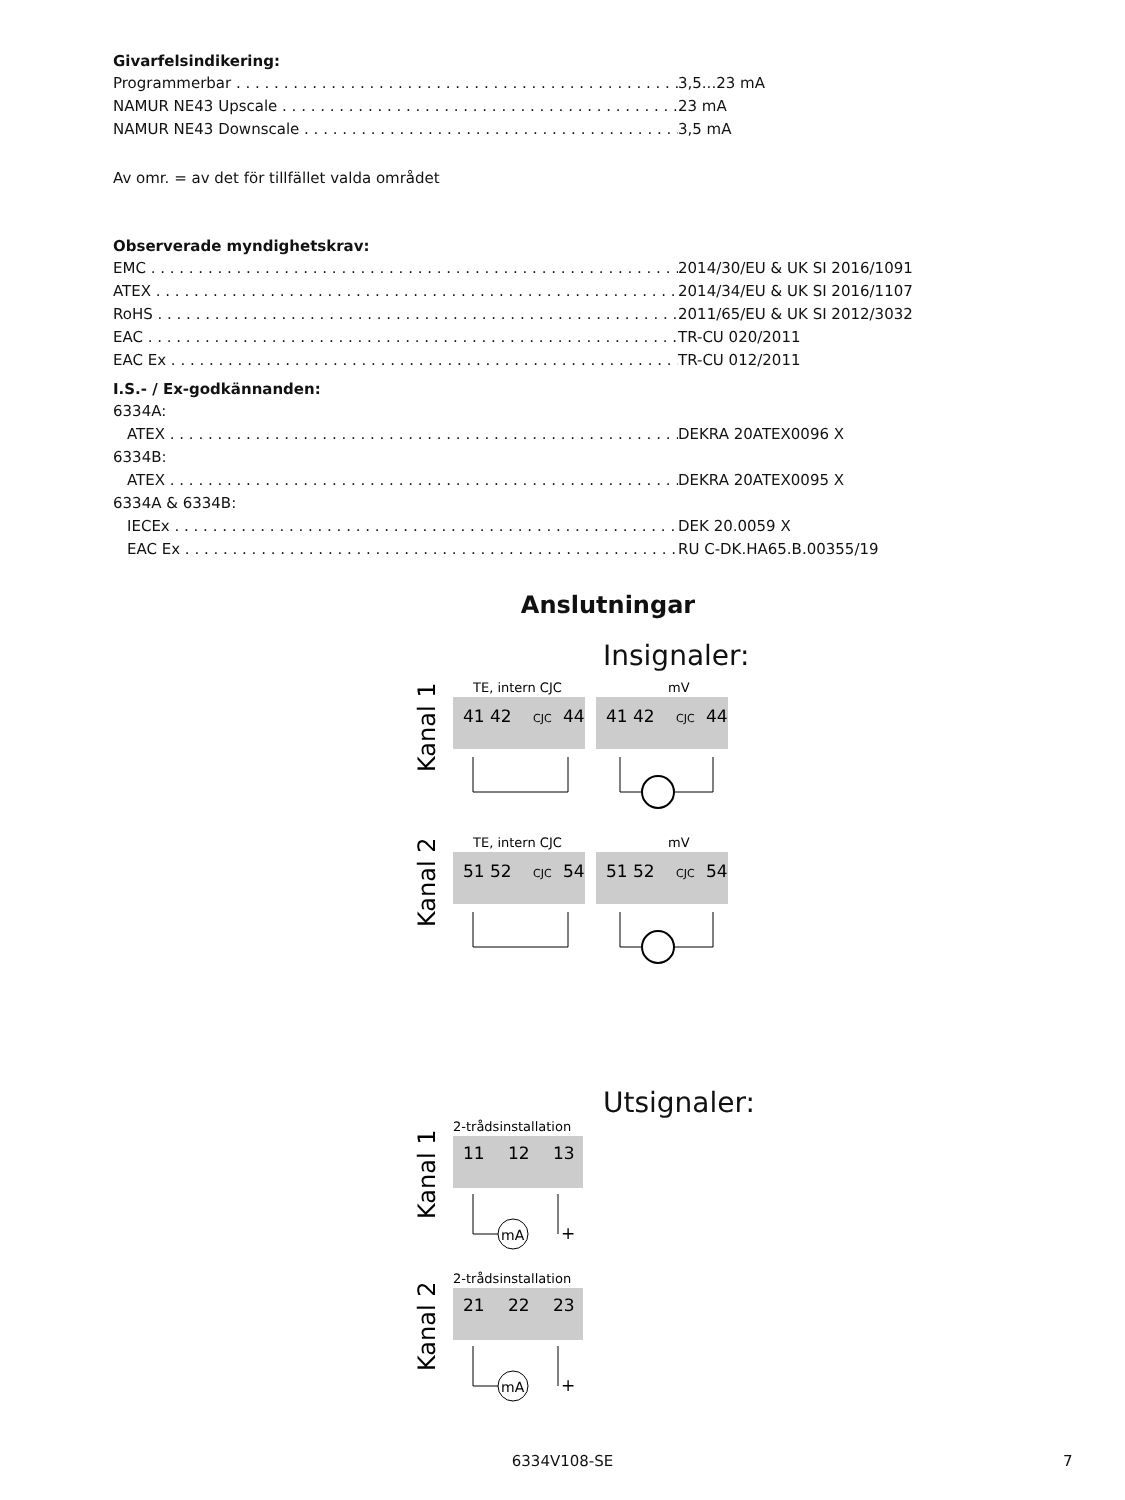Givarfelsindikering:
Programmerbar 3,5...23 mA
NAMUR NE43 Upscale 23 mA
NAMUR NE43 Downscale 3,5 mA
Av omr. = av det för tillfället valda området
Observerade myndighetskrav:
EMC 2014/30/EU & UK SI 2016/1091
ATEX 2014/34/EU & UK SI 2016/1107
RoHS 2011/65/EU & UK SI 2012/3032
EAC TR-CU 020/2011
EAC Ex TR-CU 012/2011
I.S.- / Ex-godkännanden:
6334A:
ATEX DEKRA 20ATEX0096 X
6334B:
ATEX DEKRA 20ATEX0095 X
6334A & 6334B:
IECEx DEK 20.0059 X
EAC Ex RU C-DK.HA65.B.00355/19
Anslutningar
Insignaler:
Kanal 1
TE, intern CJC
mV
41 42
CJC
44
41 42
CJC
44
Kanal 2
TE, intern CJC
mV
51 52
CJC
54
51 52
CJC
54
Utsignaler:
Kanal 1
2-trådsinstallation
11
12
13
mA
+
Kanal 2
2-trådsinstallation
21
22
23
mA
+
6334V108-SE 7